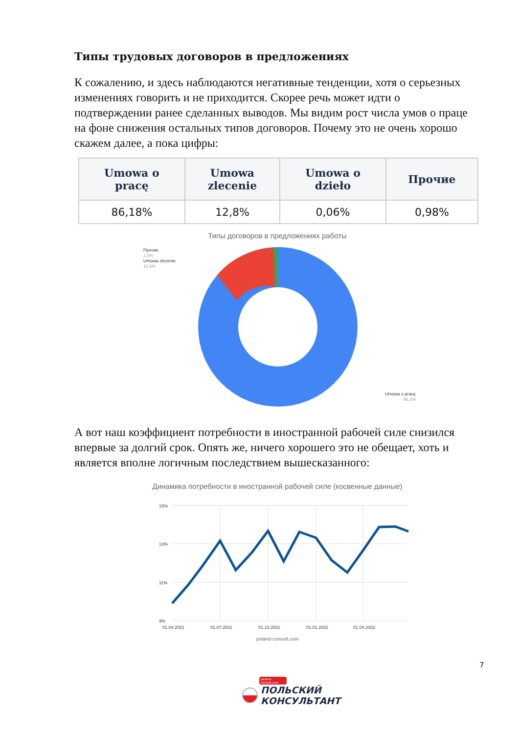Типы трудовых договоров в предложениях
К сожалению, и здесь наблюдаются негативные тенденции, хотя о серьезных изменениях говорить и не приходится. Скорее речь может идти о подтверждении ранее сделанных выводов. Мы видим рост числа умов о праце на фоне снижения остальных типов договоров. Почему это не очень хорошо скажем далее, а пока цифры:
| Umowa o pracę | Umowa zlecenie | Umowa o dzieło | Прочие |
| --- | --- | --- | --- |
| 86,18% | 12,8% | 0,06% | 0,98% |
Типы договоров в предложениях работы
Прочие
1,0%
Umowa zlecenie
12,8%
Umowa o pracę
86,2%
А вот наш коэффициент потребности в иностранной рабочей силе снизился впервые за долгий срок. Опять же, ничего хорошего это не обещает, хоть и является вполне логичным последствием вышесказанного:
Динамика потребности в иностранной рабочей силе (косвенные данные)
15%
13%
11%
9%
01.04.2021
01.07.2021
01.10.2021
01.01.2022
01.04.2022
poland-consult.com
7
poland-consult.com
ПОЛЬСКИЙ
КОНСУЛЬТАНТ